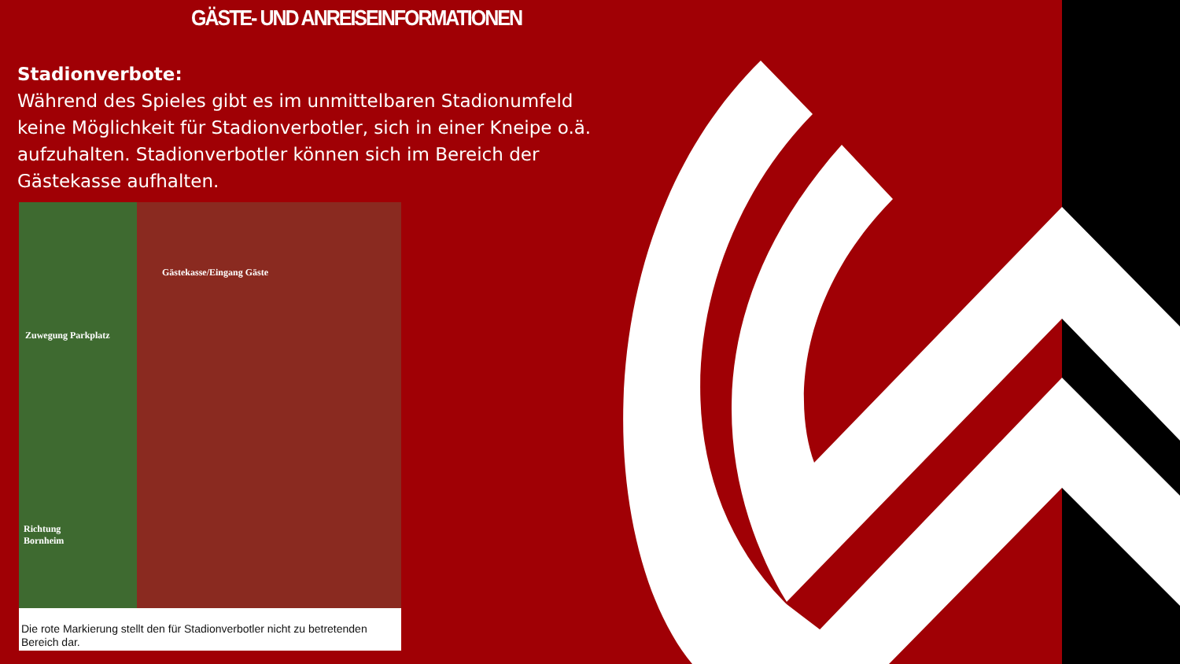GÄSTE- UND ANREISEINFORMATIONEN
Stadionverbote:
Während des Spieles gibt es im unmittelbaren Stadionumfeld keine Möglichkeit für Stadionverbotler, sich in einer Kneipe o.ä. aufzuhalten. Stadionverbotler können sich im Bereich der Gästekasse aufhalten.
Gästekasse/Eingang Gäste
Zuwegung Parkplatz
Richtung
Bornheim
Die rote Markierung stellt den für Stadionverbotler nicht zu betretenden Bereich dar.